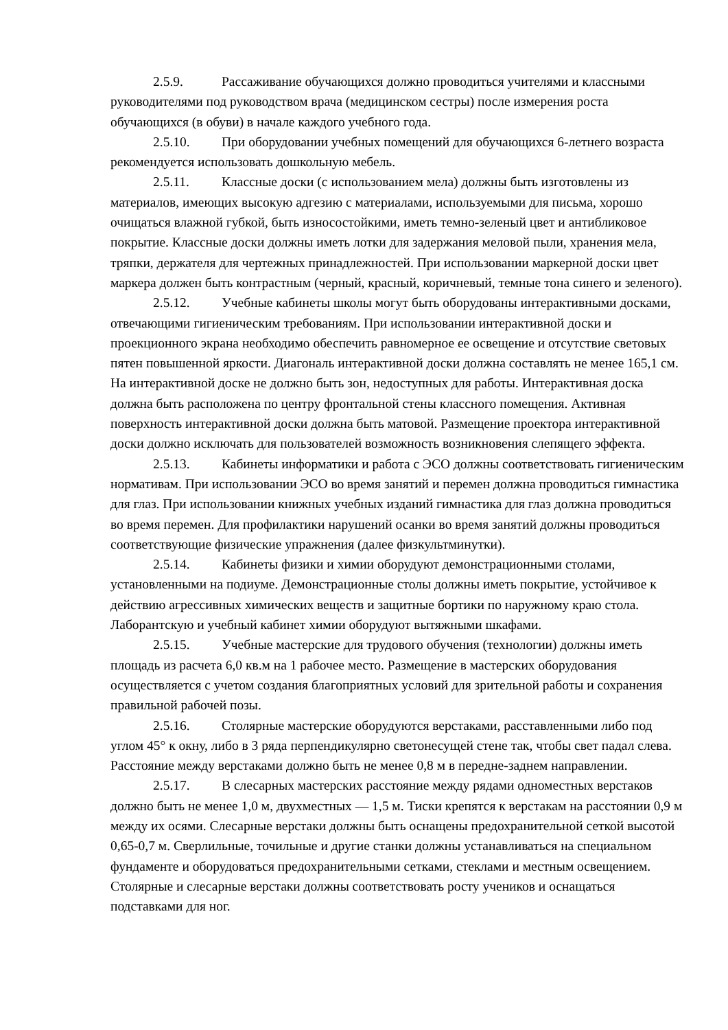2.5.9. Рассаживание обучающихся должно проводиться учителями и классными руководителями под руководством врача (медицинском сестры) после измерения роста обучающихся (в обуви) в начале каждого учебного года.
2.5.10. При оборудовании учебных помещений для обучающихся 6-летнего возраста рекомендуется использовать дошкольную мебель.
2.5.11. Классные доски (с использованием мела) должны быть изготовлены из материалов, имеющих высокую адгезию с материалами, используемыми для письма, хорошо очищаться влажной губкой, быть износостойкими, иметь темно-зеленый цвет и антибликовое покрытие. Классные доски должны иметь лотки для задержания меловой пыли, хранения мела, тряпки, держателя для чертежных принадлежностей. При использовании маркерной доски цвет маркера должен быть контрастным (черный, красный, коричневый, темные тона синего и зеленого).
2.5.12. Учебные кабинеты школы могут быть оборудованы интерактивными досками, отвечающими гигиеническим требованиям. При использовании интерактивной доски и проекционного экрана необходимо обеспечить равномерное ее освещение и отсутствие световых пятен повышенной яркости. Диагональ интерактивной доски должна составлять не менее 165,1 см. На интерактивной доске не должно быть зон, недоступных для работы. Интерактивная доска должна быть расположена по центру фронтальной стены классного помещения. Активная поверхность интерактивной доски должна быть матовой. Размещение проектора интерактивной доски должно исключать для пользователей возможность возникновения слепящего эффекта.
2.5.13. Кабинеты информатики и работа с ЭСО должны соответствовать гигиеническим нормативам. При использовании ЭСО во время занятий и перемен должна проводиться гимнастика для глаз. При использовании книжных учебных изданий гимнастика для глаз должна проводиться во время перемен. Для профилактики нарушений осанки во время занятий должны проводиться соответствующие физические упражнения (далее физкультминутки).
2.5.14. Кабинеты физики и химии оборудуют демонстрационными столами, установленными на подиуме. Демонстрационные столы должны иметь покрытие, устойчивое к действию агрессивных химических веществ и защитные бортики по наружному краю стола. Лаборантскую и учебный кабинет химии оборудуют вытяжными шкафами.
2.5.15. Учебные мастерские для трудового обучения (технологии) должны иметь площадь из расчета 6,0 кв.м на 1 рабочее место. Размещение в мастерских оборудования осуществляется с учетом создания благоприятных условий для зрительной работы и сохранения правильной рабочей позы.
2.5.16. Столярные мастерские оборудуются верстаками, расставленными либо под углом 45° к окну, либо в 3 ряда перпендикулярно светонесущей стене так, чтобы свет падал слева. Расстояние между верстаками должно быть не менее 0,8 м в передне-заднем направлении.
2.5.17. В слесарных мастерских расстояние между рядами одноместных верстаков должно быть не менее 1,0 м, двухместных — 1,5 м. Тиски крепятся к верстакам на расстоянии 0,9 м между их осями. Слесарные верстаки должны быть оснащены предохранительной сеткой высотой 0,65-0,7 м. Сверлильные, точильные и другие станки должны устанавливаться на специальном фундаменте и оборудоваться предохранительными сетками, стеклами и местным освещением. Столярные и слесарные верстаки должны соответствовать росту учеников и оснащаться подставками для ног.